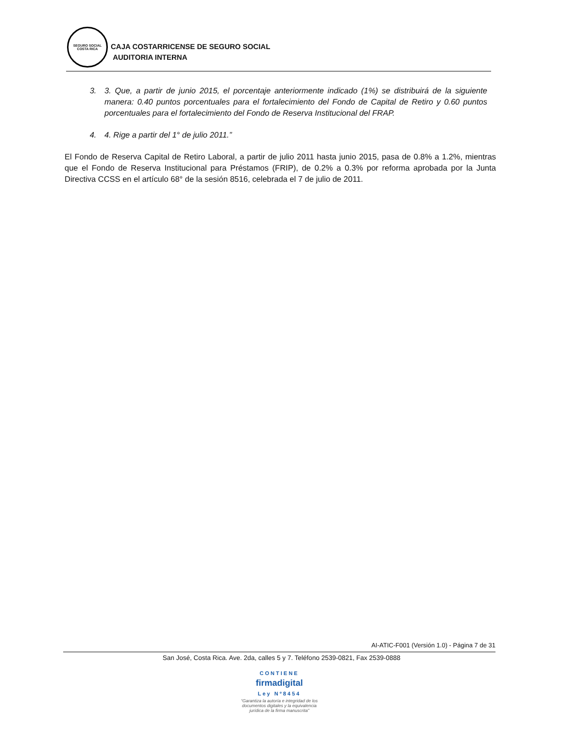SEGURO SOCIAL
COSTA RICA
CAJA COSTARRICENSE DE SEGURO SOCIAL
AUDITORIA INTERNA
3. 3. Que, a partir de junio 2015, el porcentaje anteriormente indicado (1%) se distribuirá de la siguiente manera: 0.40 puntos porcentuales para el fortalecimiento del Fondo de Capital de Retiro y 0.60 puntos porcentuales para el fortalecimiento del Fondo de Reserva Institucional del FRAP.
4. 4. Rige a partir del 1° de julio 2011.”
El Fondo de Reserva Capital de Retiro Laboral, a partir de julio 2011 hasta junio 2015, pasa de 0.8% a 1.2%, mientras que el Fondo de Reserva Institucional para Préstamos (FRIP), de 0.2% a 0.3% por reforma aprobada por la Junta Directiva CCSS en el artículo 68° de la sesión 8516, celebrada el 7 de julio de 2011.
AI-ATIC-F001 (Versión 1.0) - Página 7 de 31
San José, Costa Rica. Ave. 2da, calles 5 y 7. Teléfono 2539-0821, Fax 2539-0888
CONTIENE
firmadigital
Ley Nº8454
“Garantiza la autoría e integridad de los documentos digitales y la equivalencia jurídica de la firma manuscrita”